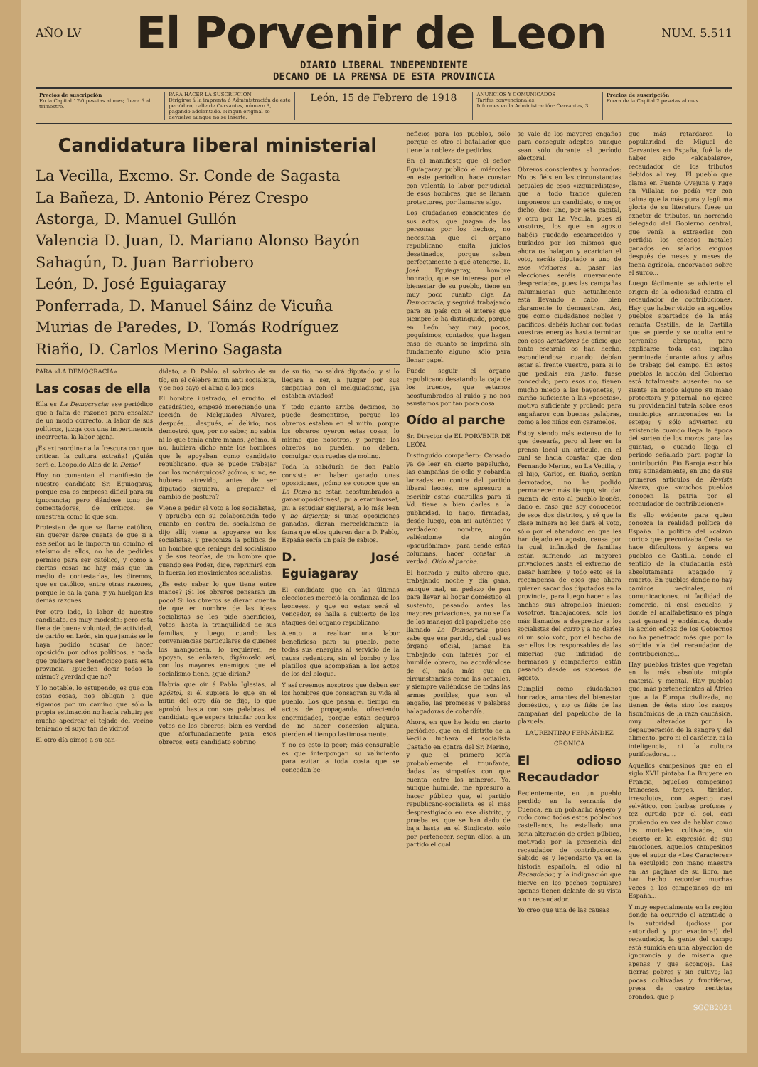AÑO LV
El Porvenir de Leon
NUM. 5.511
DIARIO LIBERAL INDEPENDIENTE
DECANO DE LA PRENSA DE ESTA PROVINCIA
Precios de suscripción
En la Capital 1'50 pesetas al mes; fuera 6 al trimestre.
PARA HACER LA SUSCRIPCION
Dirigirse á la imprenta ó Administración de este periódico, calle de Cervantes, número 3, pagando adelantado. Ningún original se devuelve aunque no se inserte.
León, 15 de Febrero de 1918
ANUNCIOS Y COMUNICADOS
Tarifas convencionales.
Informes en la Administración: Cervantes, 3.
Precios de suscripción
Fuera de la Capital 2 pesetas al mes.
Candidatura liberal ministerial
La Vecilla, Excmo. Sr. Conde de Sagasta
La Bañeza, D. Antonio Pérez Crespo
Astorga, D. Manuel Gullón
Valencia D. Juan, D. Mariano Alonso Bayón
Sahagún, D. Juan Barriobero
León, D. José Eguiagaray
Ponferrada, D. Manuel Sáinz de Vicuña
Murias de Paredes, D. Tomás Rodríguez
Riaño, D. Carlos Merino Sagasta
PARA «LA DEMOCRACIA»
Las cosas de ella
Ella es La Democracia; ese periódico que a falta de razones para ensalzar de un modo correcto, la labor de sus políticos, juzga con una impertinencia incorrecta, la labor ajena.
¡Es extraordinaria la frescura con que critican la cultura extraña! ¡Quién será el Leopoldo Alas de la Demo!
Hoy no comentan el manifiesto de nuestro candidato Sr. Eguiagaray, porque esa es empresa difícil para su ignorancia; pero dándose tono de comentadores, de críticos, se muestran como lo que son.
Protestan de que se llame católico, sin querer darse cuenta de que si a ese señor no le importa un comino el ateísmo de ellos, no ha de pedirles permiso para ser católico, y como a ciertas cosas no hay más que un medio de contestarlas, les diremos, que es católico, entre otras razones, porque le da la gana, y ya huelgan las demás razones.
Por otro lado, la labor de nuestro candidato, es muy modesta; pero está llena de buena voluntad, de actividad, de cariño en León, sin que jamás se le haya podido acusar de hacer oposición por odios políticos, a nada que pudiera ser beneficioso para esta provincia, ¿pueden decir todos lo mismo? ¿verdad que no?
Y lo notable, lo estupendo, es que con estas cosas, nos obligan a que sigamos por un camino que sólo la propia estimación no hacía rehuir; ¡es mucho apedrear el tejado del vecino teniendo el suyo tan de vidrio!
El otro día oímos a su can-
didato, a D. Pablo, al sobrino de su tío, en el célebre mitín anti socialista, y se nos cayó el alma a los pies.
El hombre ilustrado, el erudito, el catedrático, empezó mereciendo una lección de Melquiades Alvarez, después.... después, el delirio; nos demostró, que, por no saber, no sabía ni lo que tenía entre manos, ¿cómo, si no, hubiera dicho ante los hombres que le apoyaban como candidato republicano, que se puede trabajar con los monárquicos? ¿cómo, si no, se hubiera atrevido, antes de ser diputado siquiera, a preparar el cambio de postura?
Viene a pedir el voto a los socialistas, y aprueba con su colaboración todo cuanto en contra del socialismo se dijo allí; viene a apoyarse en los socialistas, y preconiza la política de un hombre que reniega del socialismo y de sus teorías, de un hombre que cuando sea Poder, dice, reprimirá con la fuerza los movimientos socialistas.
¿Es esto saber lo que tiene entre manos? ¡Si los obreros pensaran un poco! Si los obreros se dieran cuenta de que en nombre de las ideas socialistas se les pide sacrificios, votos, hasta la tranquilidad de sus familias, y luego, cuando las conveniencias particulares de quienes los mangonean, lo requieren, se apoyan, se enlazan, digámoslo así, con los mayores enemigos que el socialismo tiene, ¿qué dirían?
Habría que oir á Pablo Iglesias, al apóstol, si él supiera lo que en el mitin del otro día se dijo, lo que aprobó, hasta con sus palabras, el candidato que espera triunfar con los votos de los obreros; bien es verdad que afortunadamente para esos obreros, este candidato sobrino
de su tío, no saldrá diputado, y si lo llegara a ser, a juzgar por sus simpatías con el melquiadismo, ¡ya estaban aviados!
Y todo cuanto arriba decimos, no puede desmentirse, porque los obreros estaban en el mitin, porque los obreros oyeron estas cosas, lo mismo que nosotros, y porque los obreros no pueden, no deben, comulgar con ruedas de molino.
Toda la sabiduría de don Pablo consiste en haber ganado unas oposiciones, ¡cómo se conoce que en La Demo no están acostumbrados a ganar oposiciones!, ¡ni a examinarse!, ¡ni a estudiar siquiera!, a lo más leen y no digieren; si unas oposiciones ganadas, dieran merecidamente la fama que ellos quieren dar a D. Pablo, España sería un país de sabios.
D. José Eguiagaray
El candidato que en las últimas elecciones mereció la confianza de los leoneses, y que en estas será el vencedor, se halla a cubierto de los ataques del órgano republicano.
Atento a realizar una labor beneficiosa para su pueblo, pone todas sus energías al servicio de la causa redentora, sin el bombo y los platillos que acompañan a los actos de los del bloque.
Y así creemos nosotros que deben ser los hombres que consagran su vida al pueblo. Los que pasan el tiempo en actos de propaganda, ofreciendo enormidades, porque están seguros de no hacer concesión alguna, pierden el tiempo lastimosamente.
Y no es esto lo peor; más censurable es que interpongan su valimiento para evitar a toda costa que se concedan be-
neficios para los pueblos, sólo porque es otro el batallador que tiene la nobleza de pedirlos.
En el manifiesto que el señor Eguiagaray publicó el miércoles en este periódico, hace constar con valentía la labor perjudicial de esos hombres, que se llaman protectores, por llamarse algo.
Los ciudadanos conscientes de sus actos, que juzgan de las personas por los hechos, no necesitan que el órgano republicano emita juicios desatinados, porque saben perfectamente a qué atenerse. D. José Eguiagaray, hombre honrado, que se interesa por el bienestar de su pueblo, tiene en muy poco cuanto diga La Democracia, y seguirá trabajando para su país con el interés que siempre le ha distinguido, porque en León hay muy pocos, poquísimos, contados, que hagan caso de cuanto se imprima sin fundamento alguno, sólo para llenar papel.
Puede seguir el órgano republicano desatando la caja de los truenos, que estamos acostumbrados al ruido y no nos asustamos por tan poca cosa.
Oído al parche
Sr. Director de EL PORVENIR DE LEÓN.
Distinguido compañero: Cansado ya de leer en cierto papelucho, las campañas de odio y cobardía lanzadas en contra del partido liberal leonés, me apresuro a escribir estas cuartillas para si Vd. tiene a bien darles a la publicidad, lo hago, firmadas, desde luego, con mi auténtico y verdadero nombre, no valiéndome de ningún «pseudónimo», para desde estas columnas, hacer constar la verdad. Oído al parche.
El honrado y culto obrero que, trabajando noche y día gana, aunque mal, un pedazo de pan para llevar al hogar doméstico el sustento, pasando antes las mayores privaciones, ya no se fía de los manejos del papelucho ese llamado La Democracia, pues sabe que ese partido, del cual es órgano oficial, jamás ha trabajado con interés por el humilde obrero, no acordándose de él, nada más que en circunstancias como las actuales, y siempre valiéndose de todas las armas posibles, que son el engaño, las promesas y palabras halagadoras de cobardía.
Ahora, en que he leído en cierto periódico, que en el distrito de la Vecilla luchará el socialista Castaño en contra del Sr. Merino, y que el primero sería probablemente el triunfante, dadas las simpatías con que cuenta entre los mineros. Yo, aunque humilde, me apresuro a hacer público que, el partido republicano-socialista es el más desprestigiado en ese distrito, y prueba es, que se han dado de baja hasta en el Sindicato, sólo por pertenecer, según ellos, a un partido el cual
se vale de los mayores engaños para conseguir adeptos, aunque sean sólo durante el período electoral.
Obreros conscientes y honrados: No os fiéis en las circunstancias actuales de esos «izquierdistas», que a todo trance quieren imponeros un candidato, o mejor dicho, dos: uno, por esta capital, y otro por La Vecilla, pues si vosotros, los que en agosto habéis quedado escarnecidos y burlados por los mismos que ahora os halagan y acarician el voto, sacáis diputado a uno de esos vividores, al pasar las elecciones seréis nuevamente despreciados, pues las campañas calumniosas que actualmente está llevando a cabo, bien claramente lo demuestran. Así, que como ciudadanos nobles y pacíficos, debéis luchar con todas vuestras energías hasta terminar con esos agitadores de oficio que tanto escarnio os han hecho, escondiéndose cuando debían estar al frente vuestro, para si lo que pedíais era justo, fuese concedido; pero esos no, tienen mucho miedo a las bayonetas, y cariño suficiente a las «pesetas», motivo suficiente y probado para engañaros con buenas palabras, como a los niños con caramelos.
Estoy siendo más extenso de lo que desearía, pero al leer en la prensa local un artículo, en el cual se hacía constar, que don Fernando Merino, en La Vecilla, y el hijo, Carlos, en Riaño, serían derrotados, no he podido permanecer más tiempo, sin dar cuenta de esto al pueblo leonés, dado el caso que soy conocedor de esos dos distritos, y sé que la clase minera no les dará el voto, sólo por el abandono en que les han dejado en agosto, causa por la cual, infinidad de familias están sufriendo las mayores privaciones hasta el extremo de pasar hambre; y todo esto es la recompensa de esos que ahora quieren sacar dos diputados en la provincia, para luego hacer a las anchas sus atropellos inicuos; vosotros, trabajadores, sois los más llamados a despreciar a los socialistas del corro y a no darles ni un solo voto, por el hecho de ser ellos los responsables de las miserias que infinidad de hermanos y compañeros, están pasando desde los sucesos de agosto.
Cumplid como ciudadanos honrados, amantes del bienestar doméstico, y no os fiéis de las campañas del papelucho de la plazuela.
LAURENTINO FERNÁNDEZ
CRÓNICA
El odioso Recaudador
Recientemente, en un pueblo perdido en la serranía de Cuenca, en un poblacho áspero y rudo como todos estos poblachos castellanos, ha estallado una seria alteración de orden público, motivada por la presencia del recaudador de contribuciones. Sabido es y legendario ya en la historia española, el odio al Recaudador, y la indignación que hierve en los pechos populares apenas tienen delante de su vista a un recaudador.
Yo creo que una de las causas
que más retardaron la popularidad de Miguel de Cervantes en España, fué la de haber sido «alcabalero», recaudador de los tributos debidos al rey... El pueblo que clama en Fuente Ovejuna y ruge en Villalar, no podía ver con calma que la más pura y legítima gloria de su literatura fuese un exactor de tributos, un horrendo delegado del Gobierno central, que venía a extraerles con perfidia los escasos metales ganados en salarios exiguos después de meses y meses de faena agrícola, encorvados sobre el surco...
Luego fácilmente se advierte el origen de la odiosidad contra el recaudador de contribuciones. Hay que haber vivido en aquellos pueblos apartados de la más remota Castilla, de la Castilla que se pierde y se oculta entre serranías abruptas, para explicarse toda esa inquina germinada durante años y años de trabajo del campo. En estos pueblos la noción del Gobierno está totalmente ausente; no se siente en modo alguno su mano protectora y paternal, no ejerce su providencial tutela sobre esos municipios arrinconados en la estepa; y sólo advierten su existencia cuando llega la época del sorteo de los mozos para las quintas, o cuando llega el período señalado para pagar la contribución. Pío Baroja escribía muy atinadamente, en uno de sus primeros artículos de Revista Nueva, que «muchos pueblos conocen la patria por el recaudador de contribuciones».
Es ello evidente para quien conozca la realidad política de España. La política del «calzón corto» que preconizaba Costa, se hace dificultosa y áspera en pueblos de Castilla, donde el sentido de la ciudadanía está absolutamente apagado y muerto. En pueblos donde no hay caminos vecinales, ni comunicaciones, ni facilidad de comercio, ni casi escuelas, y donde el analfabetismo es plaga casi general y endémica, donde la acción eficaz de los Gobiernos no ha penetrado más que por la sórdida vía del recaudador de contribuciones...
Hay pueblos tristes que vegetan en la más absoluta miopía material y mental. Hay pueblos que, más pertenecientes al África que a la Europa civilizada, no tienen de ésta sino los rasgos fisonómicos de la raza caucásica, muy alterados por la depauperación de la sangre y del alimento, pero ni el carácter, ni la inteligencia, ni la cultura purificadora.....
Aquellos campesinos que en el siglo XVII pintaba La Bruyere en Francia, aquellos campesinos franceses, torpes, tímidos, irresolutos, con aspecto casi selvático, con barbas profusas y tez curtida por el sol, casi gruñendo en vez de hablar como los mortales cultivados, sin acierto en la expresión de sus emociones, aquellos campesinos que el autor de «Les Caracteres» ha esculpido con mano maestra en las páginas de su libro, me han hecho recordar muchas veces a los campesinos de mi España...
Y muy especialmente en la región donde ha ocurrido el atentado a la autoridad (¡odiosa por autoridad y por exactora!) del recaudador, la gente del campo está sumida en una abyección de ignorancia y de miseria que apenas y que acongoja. Las tierras pobres y sin cultivo; las pocas cultivadas y fructíferas, presa de cuatro rentistas orondos, que p
SGCB2021